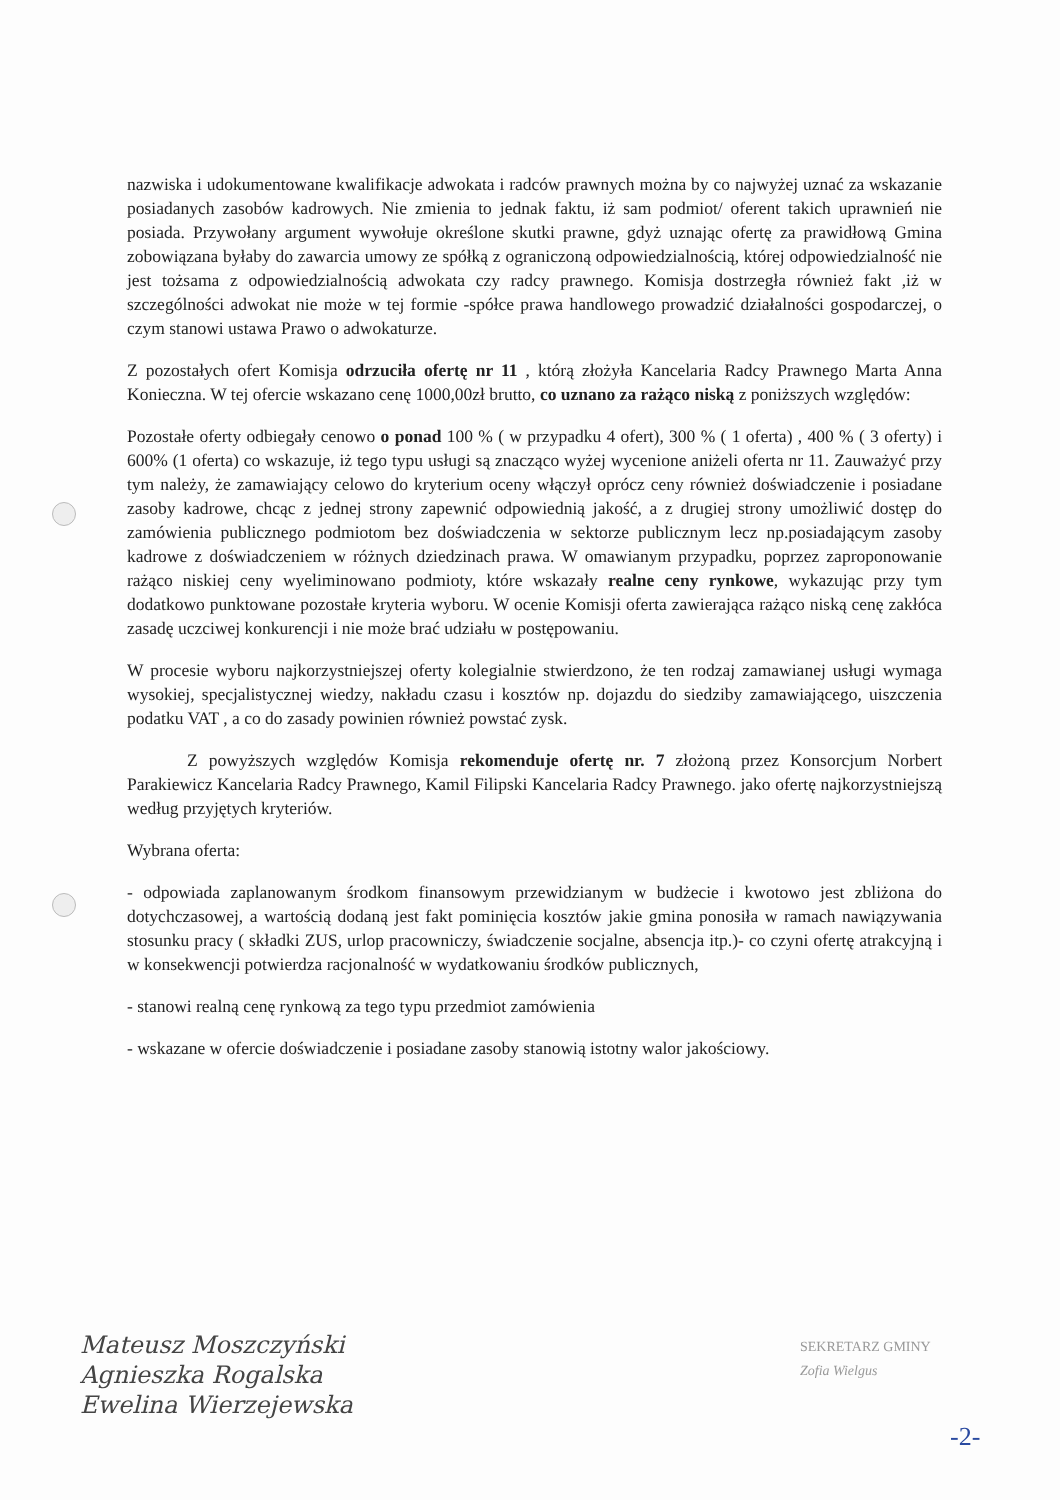nazwiska i udokumentowane kwalifikacje adwokata i radców prawnych można by co najwyżej uznać za wskazanie posiadanych zasobów kadrowych. Nie zmienia to jednak faktu, iż sam podmiot/ oferent takich uprawnień nie posiada. Przywołany argument wywołuje określone skutki prawne, gdyż uznając ofertę za prawidłową Gmina zobowiązana byłaby do zawarcia umowy ze spółką z ograniczoną odpowiedzialnością, której odpowiedzialność nie jest tożsama z odpowiedzialnością adwokata czy radcy prawnego. Komisja dostrzegła również fakt ,iż w szczególności adwokat nie może w tej formie -spółce prawa handlowego prowadzić działalności gospodarczej, o czym stanowi ustawa Prawo o adwokaturze.
Z pozostałych ofert Komisja odrzuciła ofertę nr 11 , którą złożyła Kancelaria Radcy Prawnego Marta Anna Konieczna. W tej ofercie wskazano cenę 1000,00zł brutto, co uznano za rażąco niską z poniższych względów:
Pozostałe oferty odbiegały cenowo o ponad 100 % ( w przypadku 4 ofert), 300 % ( 1 oferta) , 400 % ( 3 oferty) i 600% (1 oferta) co wskazuje, iż tego typu usługi są znacząco wyżej wycenione aniżeli oferta nr 11. Zauważyć przy tym należy, że zamawiający celowo do kryterium oceny włączył oprócz ceny również doświadczenie i posiadane zasoby kadrowe, chcąc z jednej strony zapewnić odpowiednią jakość, a z drugiej strony umożliwić dostęp do zamówienia publicznego podmiotom bez doświadczenia w sektorze publicznym lecz np.posiadającym zasoby kadrowe z doświadczeniem w różnych dziedzinach prawa. W omawianym przypadku, poprzez zaproponowanie rażąco niskiej ceny wyeliminowano podmioty, które wskazały realne ceny rynkowe, wykazując przy tym dodatkowo punktowane pozostałe kryteria wyboru. W ocenie Komisji oferta zawierająca rażąco niską cenę zakłóca zasadę uczciwej konkurencji i nie może brać udziału w postępowaniu.
W procesie wyboru najkorzystniejszej oferty kolegialnie stwierdzono, że ten rodzaj zamawianej usługi wymaga wysokiej, specjalistycznej wiedzy, nakładu czasu i kosztów np. dojazdu do siedziby zamawiającego, uiszczenia podatku VAT , a co do zasady powinien również powstać zysk.
Z powyższych względów Komisja rekomenduje ofertę nr. 7 złożoną przez Konsorcjum Norbert Parakiewicz Kancelaria Radcy Prawnego, Kamil Filipski Kancelaria Radcy Prawnego. jako ofertę najkorzystniejszą według przyjętych kryteriów.
Wybrana oferta:
- odpowiada zaplanowanym środkom finansowym przewidzianym w budżecie i kwotowo jest zbliżona do dotychczasowej, a wartością dodaną jest fakt pominięcia kosztów jakie gmina ponosiła w ramach nawiązywania stosunku pracy ( składki ZUS, urlop pracowniczy, świadczenie socjalne, absencja itp.)- co czyni ofertę atrakcyjną i w konsekwencji potwierdza racjonalność w wydatkowaniu środków publicznych,
- stanowi realną cenę rynkową za tego typu przedmiot zamówienia
- wskazane w ofercie doświadczenie i posiadane zasoby stanowią istotny walor jakościowy.
Mateusz Moszczyński
Agnieszka Rogalska
Ewelina Wierzejewska
SEKRETARZ GMINY
Zofia Wielgus
-2-